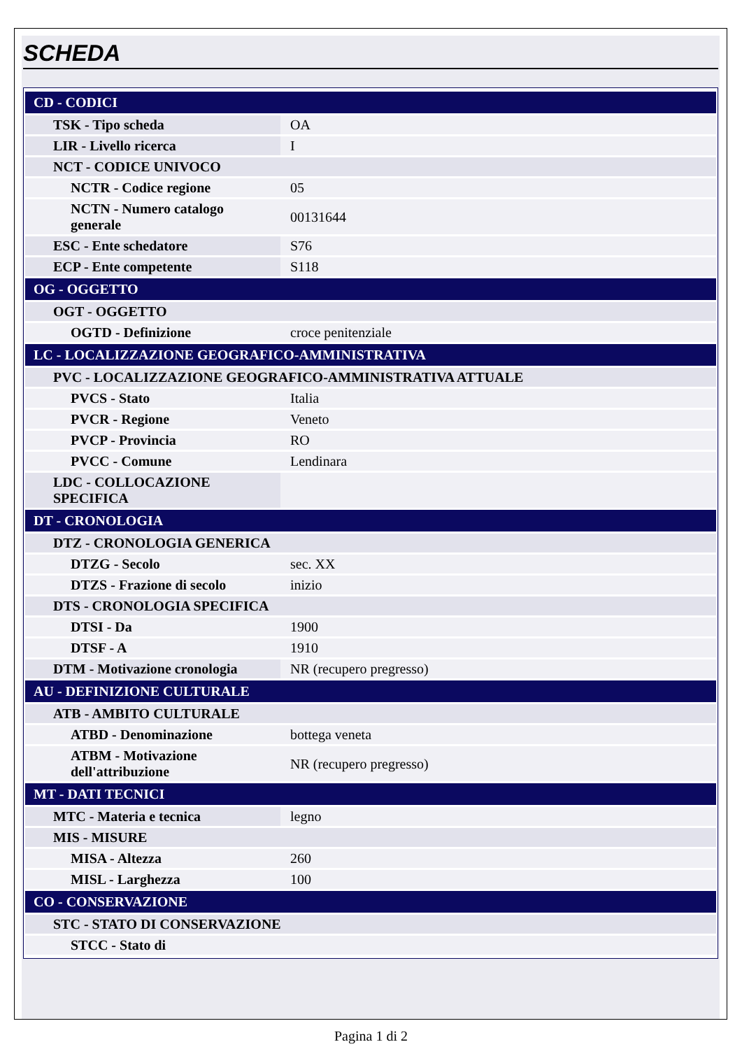SCHEDA
| CD - CODICI | |
| TSK - Tipo scheda | OA |
| LIR - Livello ricerca | I |
| NCT - CODICE UNIVOCO | |
| NCTR - Codice regione | 05 |
| NCTN - Numero catalogo generale | 00131644 |
| ESC - Ente schedatore | S76 |
| ECP - Ente competente | S118 |
| OG - OGGETTO | |
| OGT - OGGETTO | |
| OGTD - Definizione | croce penitenziale |
| LC - LOCALIZZAZIONE GEOGRAFICO-AMMINISTRATIVA | |
| PVC - LOCALIZZAZIONE GEOGRAFICO-AMMINISTRATIVA ATTUALE | |
| PVCS - Stato | Italia |
| PVCR - Regione | Veneto |
| PVCP - Provincia | RO |
| PVCC - Comune | Lendinara |
| LDC - COLLOCAZIONE SPECIFICA | |
| DT - CRONOLOGIA | |
| DTZ - CRONOLOGIA GENERICA | |
| DTZG - Secolo | sec. XX |
| DTZS - Frazione di secolo | inizio |
| DTS - CRONOLOGIA SPECIFICA | |
| DTSI - Da | 1900 |
| DTSF - A | 1910 |
| DTM - Motivazione cronologia | NR (recupero pregresso) |
| AU - DEFINIZIONE CULTURALE | |
| ATB - AMBITO CULTURALE | |
| ATBD - Denominazione | bottega veneta |
| ATBM - Motivazione dell'attribuzione | NR (recupero pregresso) |
| MT - DATI TECNICI | |
| MTC - Materia e tecnica | legno |
| MIS - MISURE | |
| MISA - Altezza | 260 |
| MISL - Larghezza | 100 |
| CO - CONSERVAZIONE | |
| STC - STATO DI CONSERVAZIONE | |
| STCC - Stato di | |
Pagina 1 di 2